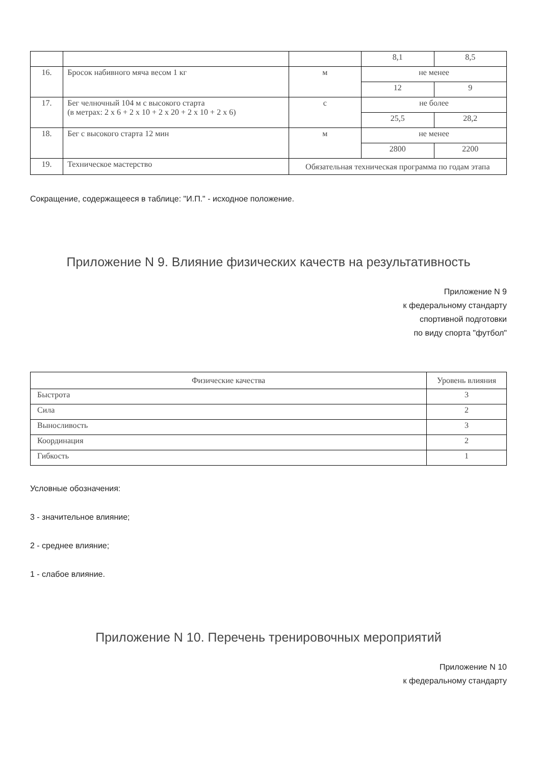| | | | 8,1 | 8,5 |
| 16. | Бросок набивного мяча весом 1 кг | м | не менее | |
| | | | 12 | 9 |
| 17. | Бег челночный 104 м с высокого старта (в метрах: 2 х 6 + 2 х 10 + 2 х 20 + 2 х 10 + 2 х 6) | с | не более | |
| | | | 25,5 | 28,2 |
| 18. | Бег с высокого старта 12 мин | м | не менее | |
| | | | 2800 | 2200 |
| 19. | Техническое мастерство | Обязательная техническая программа по годам этапа | | |
Сокращение, содержащееся в таблице: "И.П." - исходное положение.
Приложение N 9. Влияние физических качеств на результативность
Приложение N 9
к федеральному стандарту
спортивной подготовки
по виду спорта "футбол"
| Физические качества | Уровень влияния |
| Быстрота | 3 |
| Сила | 2 |
| Выносливость | 3 |
| Координация | 2 |
| Гибкость | 1 |
Условные обозначения:
3 - значительное влияние;
2 - среднее влияние;
1 - слабое влияние.
Приложение N 10. Перечень тренировочных мероприятий
Приложение N 10
к федеральному стандарту